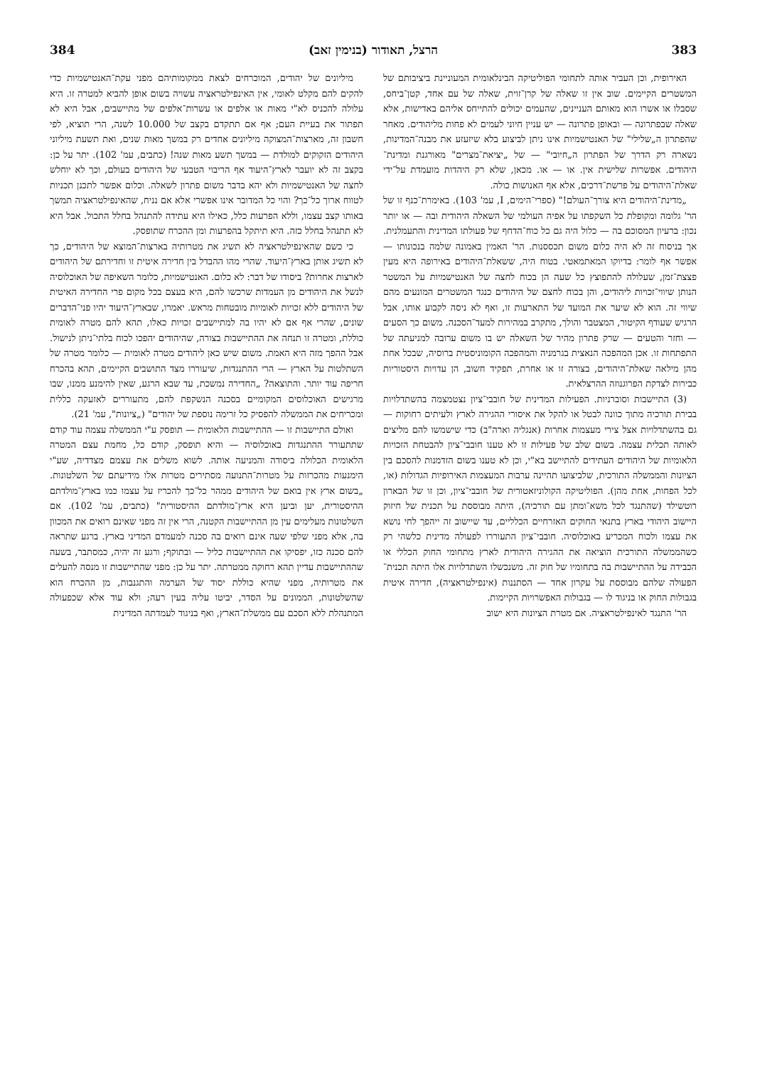383 הרצל, תאודור (בנימין זאב) 384
האירופית, וכן העביר אותה לתחומי הפוליטיקה הבינלאומית המעוניינת ביציבותם של המשטרים הקיימים. שוב אין זו שאלה של קרן־זוית, שאלה של עם אחד, קטן־ביחס, שסבלו או אשרו הוא מאותם העניינים, שהעמים יכולים להתייחס אליהם באדישות, אלא שאלה שבפתרונה — ובאופן פתרונה — יש עניין חיוני לעמים לא פחות מליהודים. מאחר שהפתרון ה„שלילי" של האנטישמיות אינו ניתן לביצוע בלא שיזעזע את מבנה־המדינות, נשארה רק הדרך של הפתרון ה„חיובי" — של „יציאת־מצרים" מאורגנת ומדינת־היהודים. אפשרות שלישית אין. או — או. מכאן, שלא רק היהדות מועמדת על־ידי שאלת־היהודים על פרשת־דרכים, אלא אף האנושות כולה.
„מדינת־היהודים היא צורך־העולם!" (ספרי־הימים, I, עמ' 103). באימרת־כנף זו של הר' גלומה ומקופלת כל השקפתו על אפיה העולמי של השאלה היהודית ובה — או יותר נכון: ברעיון המסוכם בה — כלול היה גם כל כוח־הדחף של פעולתו המדינית והתעמלנית. אך בניסוח זה לא היה כלום משום תכססנות. הר' האמין באמונה שלמה בנכונותו — אפשר אף לומר: בדיוקו המאתמאטי. בטוח היה, ששאלת־היהודים באירופה היא מעין פצצת־זמן, שעלולה להתפוצץ כל שעה הן בכוח לחצה של האנטישמיות על המשטר הנותן שיווי־זכויות ליהודים, והן בכוח לחצם של היהודים כנגד המשטרים המונעים מהם שיווי זה. הוא לא שיער את המועד של התארעות זו, ואף לא ניסה לקבוע אותו, אבל הרגיש שעודף הקיטור, המצטבר והולך, מתקרב במהירות למעד־הסכנה. משום כך הסעים — וחזר והטעים — שרק פתרון מהיר של השאלה יש בו משום ערובה למניעתה של התפתחות זו. אכן המהפכה הנאצית בגרמניה והמהפכה הקומוניסטית ברוסיה, שבכל אחת מהן מילאה שאלת־היהודים, בצורה זו או אחרת, תפקיד חשוב, הן עדויות היסטוריות כבירות לצדקת הפרוגנוזה ההרצלאית.
(3) התיישבות וסוברניות. הפעילות המדינית של חובבי־ציון נצטמצמה בהשתדלויות בבירת תורכיה מתוך כוונה לבטל או להקל את איסורי ההגירה לארץ ולעיתים רחוקות — גם בהשתדלויות אצל צירי מעצמות אחרות (אנגליה וארה"ב) כדי שישמשו להם מליצים לאותה תכלית עצמה. בשום שלב של פעילות זו לא טענו חובבי־ציון להבטחת הזכויות הלאומיות של היהודים העתידים להתיישב בא"י, וכן לא טענו בשום הזדמנות להסכם בין הציונות והממשלה התורכית, שלביצועו תהיינה ערבות המעצמות האירופיות הגדולות (או, לכל הפחות, אחת מהן). הפוליטיקה הקולוניזאטורית של חובבי־ציון, וכן זו של הבארון רוטשילד (שהתנגד לכל משא־ומתן עם תורכיה), היתה מבוססת על תכנית של חיזוק היישוב היהודי בארץ בתנאי החוקים האזרחיים הכלליים, עד שיישוב זה ייהפך לחי נושא את עצמו ולכוח המכריע באוכלוסיה. חובבי־ציון התעוררו לפעולה מדינית כלשהי רק כשהממשלה התורכית הוציאה את ההגירה היהודית לארץ מתחומי החוק הכללי או הכבידה על ההתיישבות בה בתחומיו של חוק זה. משנכשלו השתדלויות אלו היתה תכנית־הפעולה שלהם מבוססת על עקרון אחד — הסתננות (אינפילטראציה), חדירה איטית בגבולות החוק או בניגוד לו — בגבולות האפשרויות הקיימות.
הר' התנגד לאינפילטראציה. אם מטרת הציונות היא ישוב
מיליונים של יהודים, המוכרחים לצאת ממקומותיהם מפני עקת־האנטישמיות כדי להקים להם מקלט לאומי, אין האינפילטראציה עשויה בשום אופן להביא למטרה זו. היא עלולה להכניס לא"י מאות או אלפים או עשרות־אלפים של מתיישבים, אבל היא לא תפתור את בעיית העם; אף אם תתקדם בקצב של 10.000 לשנה, הרי תוציא, לפי חשבון זה, מארצות־המצוקה מיליונים אחדים רק במשך מאות שנים, ואת תשעת מיליוני היהודים הזקוקים למולדת — במשך תשע מאות שנה! (כתבים, עמ' 102). יתר על כן: בקצב זה לא יועבר לארץ־היעוד אף הריבוי הטבעי של היהודים בעולם, וכך לא יוחלש לחצה של האנטישמיות ולא יהא בדבר משום פתרון לשאלה. וכלום אפשר לתכנן תכניות לטווח ארוך כל־כך? והוי כל המדובר אינו אפשרי אלא אם נניח, שהאינפילטראציה תמשך באותו קצב עצמו, וללא הפרעות כלל, כאילו היא עתידה להתנהל בחלל התכול. אבל היא לא תתנהל בחלל כזה. היא תיתקל בהפרעות ומן ההכרח שתופסק.
כי כשם שהאינפילטראציה לא תשיג את מטרותיה בארצות־המוצא של היהודים, כך לא תשיג אותן בארץ־היעוד. שהרי מהו ההבדל בין חדירה איטית זו וחדירתם של היהודים לארצות אחרות? ביסודו של דבר: לא כלום. האנטישמיות, כלומר השאיפה של האוכלוסיה לנשל את היהודים מן העמדות שרכשו להם, היא בעצם בכל מקום פרי החדירה האיטית של היהודים ללא זכויות לאומיות מובטחות מראש. יאמרו, שבארץ־היעוד יהיו פני־הדברים שונים, שהרי אף אם לא יהיו בה למתיישבים זכויות כאלו, תהא להם מטרה לאומית כוללת, ומטרה זו תנחה את ההתיישבות בצורה, שהיהודים יהפכו לכוח בלתי־ניתן לנישול. אבל ההפך מזה היא האמת. משום שיש כאן ליהודים מטרה לאומית — כלומר מטרה של השתלטות על הארץ — הרי ההתנגדות, שיעוררו מצד התושבים הקיימים, תהא בהכרח חריפה עוד יותר. והתוצאה? „החדירה נמשכת, עד שבא הרגע, שאין להימנע ממנו, שבו מרגישים האוכלוסים המקומיים בסכנה הנשקפת להם, מתעוררים לאזעקה כללית ומכריחים את הממשלה להפסיק כל זרימה נוספת של יהודים" („ציונות", עמ' 21).
ואולם התיישבות זו — ההתיישבות הלאומית — תופסק ע"י הממשלה עצמה עוד קודם שתתעורר ההתנגדות באוכלוסיה — והיא תופסק, קודם כל, מחמת עצם המטרה הלאומית הכלולה ביסודה והמניעה אותה. לשוא משלים את עצמם מצדדיה, שע"י הימנעות מהכרזות על מטרות־התנועה מסתירים מטרות אלו מידיעתם של השלטונות. „בשום ארץ אין בואם של היהודים ממהר כל־כך להכריז על עצמו כמו בארץ־מולדתם ההיסטורית, יען וביען היא ארץ־מולדתם ההיסטורית" (כתבים, עמ' 102). אם השלטונות מעלימים עין מן ההתיישבות הקטנה, הרי אין זה מפני שאינם רואים את המכוון בה, אלא מפני שלפי שעה אינם רואים בה סכנה למעמדם המדיני בארץ. ברגע שתראה להם סכנה כזו, יפסיקו את ההתיישבות כליל — ובתוקף; ורגע זה יהיה, כמסתבר, בשעה שההתיישבות עדיין תהא רחוקה ממטרתה. יתר על כן: מפני שהתיישבות זו מנסה להעלים את מטרותיה, מפני שהיא כוללת יסוד של הערמה והתגנבות, מן ההכרח הוא שהשלטונות, הממונים על הסדר, יביטו עליה בעין רעה; ולא עוד אלא שכפעולה המתנהלת ללא הסכם עם ממשלת־הארץ, ואף בניגוד לעמדתה המדינית